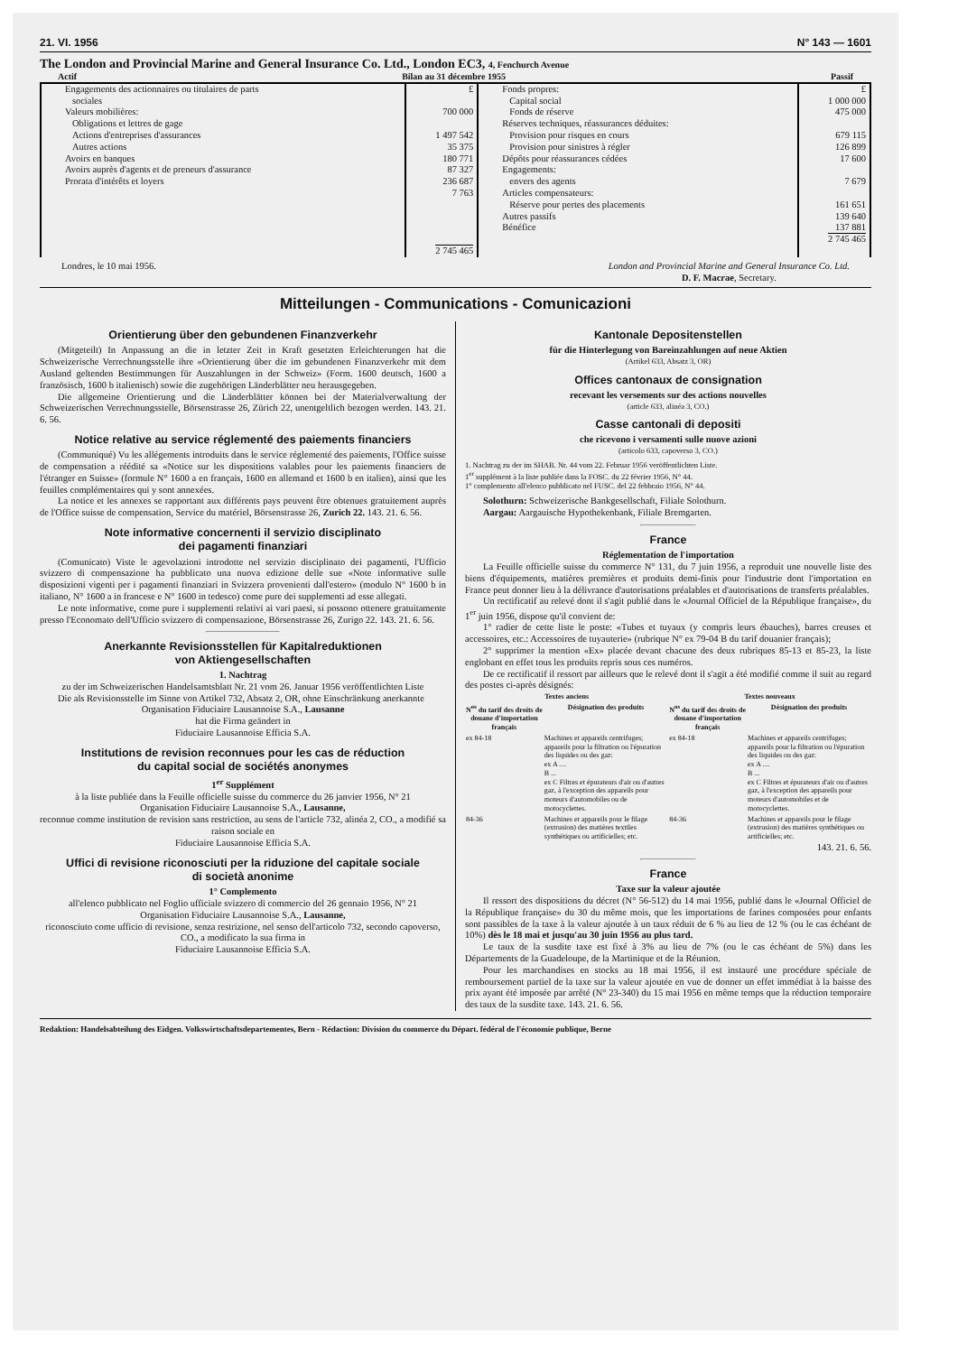21. VI. 1956 N° 143 — 1601
The London and Provincial Marine and General Insurance Co. Ltd., London EC3, 4, Fenchurch Avenue
Actif Bilan au 31 décembre 1955 Passif
| Engagements des actionnaires ou titulaires de parts sociales Valeurs mobilières: Obligations et lettres de gage Actions d'entreprises d'assurances Autres actions Avoirs en banques Avoirs auprès d'agents et de preneurs d'assurance Prorata d'intérêts et loyers | £ 700 000 1 497 542 35 375 180 771 87 327 236 687 7 763 2 745 465 | Fonds propres: Capital social Fonds de réserve Réserves techniques, réassurances déduites: Provision pour risques en cours Provision pour sinistres à régler Dépôts pour réassurances cédées Engagements: envers des agents Articles compensateurs: Réserve pour pertes des placements Autres passifs Bénéfice | £ 1 000 000 475 000 679 115 126 899 17 600 7 679 161 651 139 640 137 881 2 745 465 |
Londres, le 10 mai 1956. London and Provincial Marine and General Insurance Co. Ltd.
D. F. Macrae, Secretary.
Mitteilungen - Communications - Comunicazioni
Orientierung über den gebundenen Finanzverkehr
(Mitgeteilt) In Anpassung an die in letzter Zeit in Kraft gesetzten Erleichterungen hat die Schweizerische Verrechnungsstelle ihre «Orientierung über die im gebundenen Finanzverkehr mit dem Ausland geltenden Bestimmungen für Auszahlungen in der Schweiz» (Form. 1600 deutsch, 1600 a französisch, 1600 b italienisch) sowie die zugehörigen Länderblätter neu herausgegeben.
Die allgemeine Orientierung und die Länderblätter können bei der Materialverwaltung der Schweizerischen Verrechnungsstelle, Börsenstrasse 26, Zürich 22, unentgeltlich bezogen werden. 143. 21. 6. 56.
Notice relative au service réglementé des paiements financiers
(Communiqué) Vu les allégements introduits dans le service réglementé des paiements, l'Office suisse de compensation a réédité sa «Notice sur les dispositions valables pour les paiements financiers de l'étranger en Suisse» (formule N° 1600 a en français, 1600 en allemand et 1600 b en italien), ainsi que les feuilles complémentaires qui y sont annexées.
La notice et les annexes se rapportant aux différents pays peuvent être obtenues gratuitement auprès de l'Office suisse de compensation, Service du matériel, Börsenstrasse 26, Zurich 22. 143. 21. 6. 56.
Note informative concernenti il servizio disciplinato
dei pagamenti finanziari
(Comunicato) Viste le agevolazioni introdotte nel servizio disciplinato dei pagamenti, l'Ufficio svizzero di compensazione ha pubblicato una nuova edizione delle sue «Note informative sulle disposizioni vigenti per i pagamenti finanziari in Svizzera provenienti dall'estero» (modulo N° 1600 b in italiano, N° 1600 a in francese e N° 1600 in tedesco) come pure dei supplementi ad esse allegati.
Le note informative, come pure i supplementi relativi ai vari paesi, si possono ottenere gratuitamente presso l'Economato dell'Ufficio svizzero di compensazione, Börsenstrasse 26, Zurigo 22. 143. 21. 6. 56.
Anerkannte Revisionsstellen für Kapitalreduktionen
von Aktiengesellschaften
1. Nachtrag
zu der im Schweizerischen Handelsamtsblatt Nr. 21 vom 26. Januar 1956 veröffentlichten Liste
Die als Revisionsstelle im Sinne von Artikel 732, Absatz 2, OR, ohne Einschränkung anerkannte
Organisation Fiduciaire Lausannoise S.A., Lausanne
hat die Firma geändert in
Fiduciaire Lausannoise Efficia S.A.
Institutions de revision reconnues pour les cas de réduction
du capital social de sociétés anonymes
1<sup>er</sup> Supplément
à la liste publiée dans la Feuille officielle suisse du commerce du 26 janvier 1956, N° 21
Organisation Fiduciaire Lausannoise S.A., Lausanne,
reconnue comme institution de revision sans restriction, au sens de l'article 732, alinéa 2, CO., a modifié sa raison sociale en
Fiduciaire Lausannoise Efficia S.A.
Uffici di revisione riconosciuti per la riduzione del capitale sociale
di società anonime
1° Complemento
all'elenco pubblicato nel Foglio ufficiale svizzero di commercio del 26 gennaio 1956, N° 21
Organisation Fiduciaire Lausannoise S.A., Lausanne,
riconosciuto come ufficio di revisione, senza restrizione, nel senso dell'articolo 732, secondo capoverso, CO., a modificato la sua firma in
Fiduciaire Lausannoise Efficia S.A.
Kantonale Depositenstellen
für die Hinterlegung von Bareinzahlungen auf neue Aktien
(Artikel 633, Absatz 3, OR)
Offices cantonaux de consignation
recevant les versements sur des actions nouvelles
(article 633, alinéa 3, CO.)
Casse cantonali di depositi
che ricevono i versamenti sulle nuove azioni
(articolo 633, capoverso 3, CO.)
1. Nachtrag zu der im SHAB. Nr. 44 vom 22. Februar 1956 veröffentlichten Liste.
1<sup>er</sup> supplément à la liste publiée dans la FOSC. du 22 février 1956, N° 44.
1° complemento all'elenco pubblicato nel FUSC. del 22 febbraio 1956, N° 44.
Solothurn: Schweizerische Bankgesellschaft, Filiale Solothurn.
Aargau: Aargauische Hypothekenbank, Filiale Bremgarten.
France
Réglementation de l'importation
La Feuille officielle suisse du commerce N° 131, du 7 juin 1956, a reproduit une nouvelle liste des biens d'équipements, matières premières et produits demi-finis pour l'industrie dont l'importation en France peut donner lieu à la délivrance d'autorisations préalables et d'autorisations de transferts préalables.
Un rectificatif au relevé dont il s'agit publié dans le «Journal Officiel de la République française», du 1<sup>er</sup> juin 1956, dispose qu'il convient de:
1° radier de cette liste le poste: «Tubes et tuyaux (y compris leurs ébauches), barres creuses et accessoires, etc.: Accessoires de tuyauterie» (rubrique N° ex 79-04 B du tarif douanier français);
2° supprimer la mention «Ex» placée devant chacune des deux rubriques 85-13 et 85-23, la liste englobant en effet tous les produits repris sous ces numéros.
De ce rectificatif il ressort par ailleurs que le relevé dont il s'agit a été modifié comme il suit au regard des postes ci-après désignés:
| Textes anciens | | Textes nouveaux | |
| --- | --- | --- | --- |
| N<sup>os</sup> du tarif des droits de douane d'importation français | Désignation des produits | N<sup>os</sup> du tarif des droits de douane d'importation français | Désignation des produits |
| ex 84-18 | Machines et appareils centrifuges; appareils pour la filtration ou l'épuration des liquides ou des gaz: ex A .... B ... ex C Filtres et épurateurs d'air ou d'autres gaz, à l'exception des appareils pour moteurs d'automobiles ou de motocyclettes. | ex 84-18 | Machines et appareils centrifuges; appareils pour la filtration ou l'épuration des liquides ou des gaz: ex A .... B ... ex C Filtres et épurateurs d'air ou d'autres gaz, à l'exception des appareils pour moteurs d'automobiles et de motocyclettes. |
| 84-36 | Machines et appareils pour le filage (extrusion) des matières textiles synthétiques ou artificielles; etc. | 84-36 | Machines et appareils pour le filage (extrusion) des matières synthétiques ou artificielles; etc. |
143. 21. 6. 56.
France
Taxe sur la valeur ajoutée
Il ressort des dispositions du décret (N° 56-512) du 14 mai 1956, publié dans le «Journal Officiel de la République française» du 30 du même mois, que les importations de farines composées pour enfants sont passibles de la taxe à la valeur ajoutée à un taux réduit de 6 % au lieu de 12 % (ou le cas échéant de 10%) dès le 18 mai et jusqu'au 30 juin 1956 au plus tard.
Le taux de la susdite taxe est fixé à 3% au lieu de 7% (ou le cas échéant de 5%) dans les Départements de la Guadeloupe, de la Martinique et de la Réunion.
Pour les marchandises en stocks au 18 mai 1956, il est instauré une procédure spéciale de remboursement partiel de la taxe sur la valeur ajoutée en vue de donner un effet immédiat à la baisse des prix ayant été imposée par arrêté (N° 23-340) du 15 mai 1956 en même temps que la réduction temporaire des taux de la susdite taxe. 143. 21. 6. 56.
Redaktion: Handelsabteilung des Eidgen. Volkswirtschaftsdepartementes, Bern - Rédaction: Division du commerce du Départ. fédéral de l'économie publique, Berne